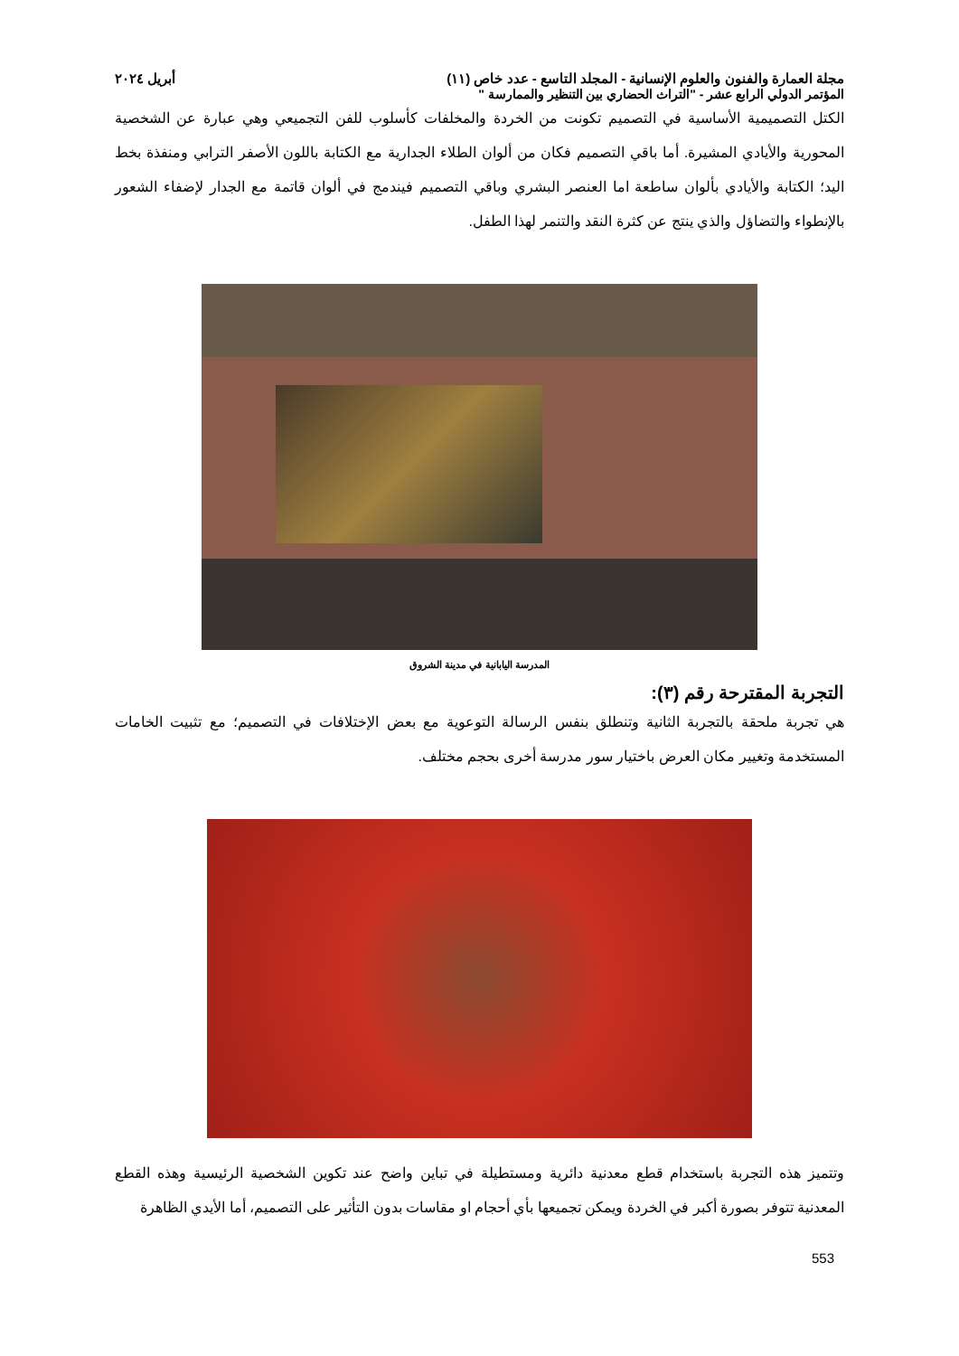مجلة العمارة والفنون والعلوم الإنسانية - المجلد التاسع - عدد خاص (١١) أبريل ٢٠٢٤
المؤتمر الدولي الرابع عشر - "التراث الحضاري بين التنظير والممارسة "
الكتل التصميمية الأساسية في التصميم تكونت من الخردة والمخلفات كأسلوب للفن التجميعي وهي عبارة عن الشخصية المحورية والأيادي المشيرة. أما باقي التصميم فكان من ألوان الطلاء الجدارية مع الكتابة باللون الأصفر الترابي ومنفذة بخط اليد؛ الكتابة والأيادي بألوان ساطعة اما العنصر البشري وباقي التصميم فيندمج في ألوان قاتمة مع الجدار لإضفاء الشعور بالإنطواء والتضاؤل والذي ينتج عن كثرة النقد والتنمر لهذا الطفل.
المدرسة اليابانية في مدينة الشروق
التجربة المقترحة رقم (٣):
هي تجربة ملحقة بالتجربة الثانية وتنطلق بنفس الرسالة التوعوية مع بعض الإختلافات في التصميم؛ مع تثبيت الخامات المستخدمة وتغيير مكان العرض باختيار سور مدرسة أخرى بحجم مختلف.
وتتميز هذه التجربة باستخدام قطع معدنية دائرية ومستطيلة في تباين واضح عند تكوين الشخصية الرئيسية وهذه القطع المعدنية تتوفر بصورة أكبر في الخردة ويمكن تجميعها بأي أحجام او مقاسات بدون التأثير على التصميم، أما الأيدي الظاهرة
553